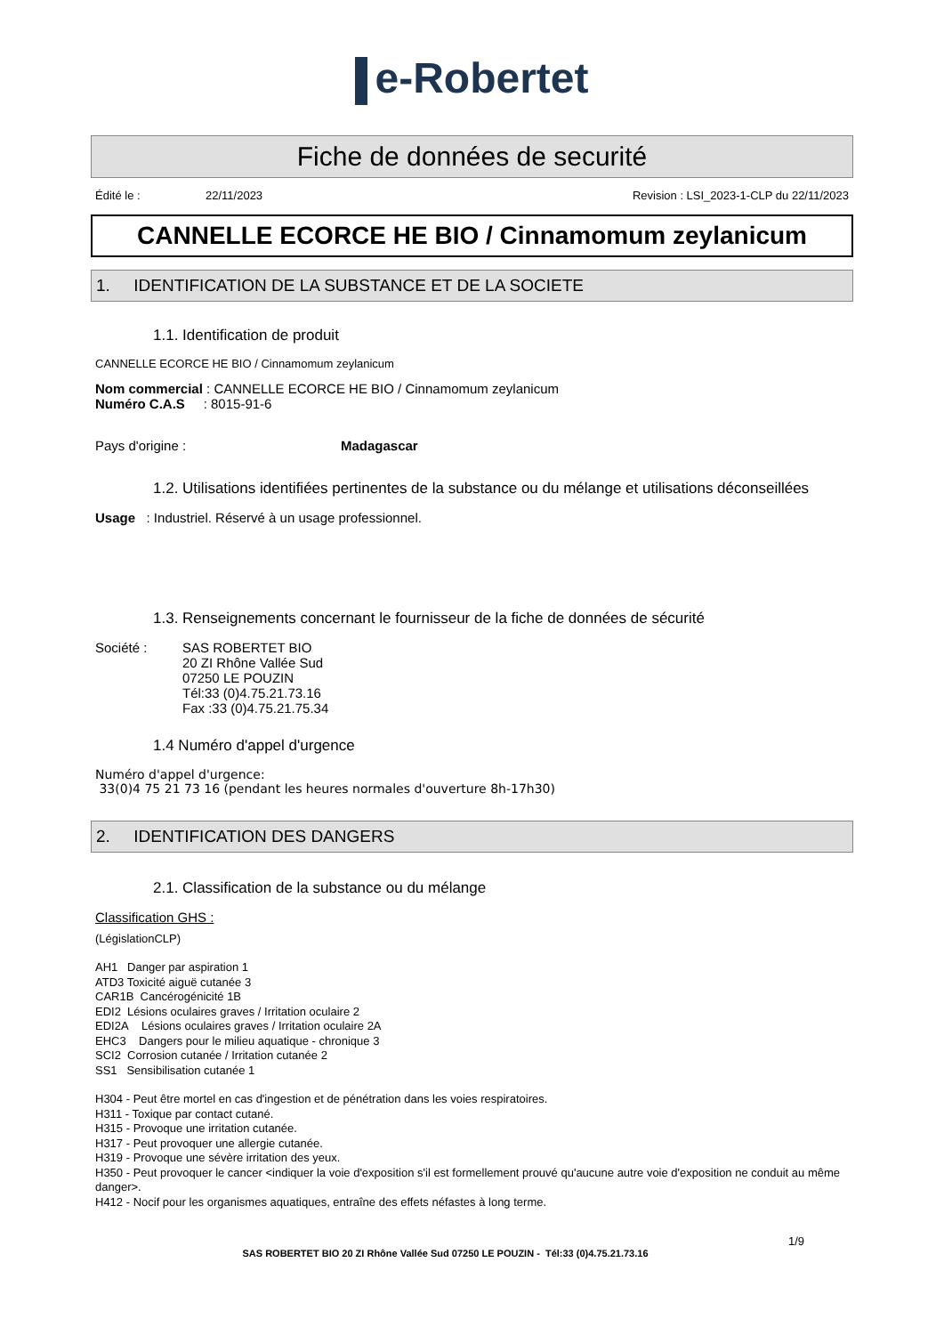e-Robertet
Fiche de données de securité
Édité le : 22/11/2023 Revision : LSI_2023-1-CLP du 22/11/2023
CANNELLE ECORCE HE BIO / Cinnamomum zeylanicum
1. IDENTIFICATION DE LA SUBSTANCE ET DE LA SOCIETE
1.1. Identification de produit
CANNELLE ECORCE HE BIO / Cinnamomum zeylanicum
Nom commercial : CANNELLE ECORCE HE BIO / Cinnamomum zeylanicum
Numéro C.A.S : 8015-91-6
Pays d'origine : Madagascar
1.2. Utilisations identifiées pertinentes de la substance ou du mélange et utilisations déconseillées
Usage : Industriel. Réservé à un usage professionnel.
1.3. Renseignements concernant le fournisseur de la fiche de données de sécurité
Société : SAS ROBERTET BIO
20 ZI Rhône Vallée Sud
07250 LE POUZIN
Tél:33 (0)4.75.21.73.16
Fax :33 (0)4.75.21.75.34
1.4 Numéro d'appel d'urgence
Numéro d'appel d'urgence:
33(0)4 75 21 73 16 (pendant les heures normales d'ouverture 8h-17h30)
2. IDENTIFICATION DES DANGERS
2.1. Classification de la substance ou du mélange
Classification GHS :
(LégislationCLP)
AH1 Danger par aspiration 1
ATD3 Toxicité aiguë cutanée 3
CAR1B Cancérogénicité 1B
EDI2 Lésions oculaires graves / Irritation oculaire 2
EDI2A Lésions oculaires graves / Irritation oculaire 2A
EHC3 Dangers pour le milieu aquatique - chronique 3
SCI2 Corrosion cutanée / Irritation cutanée 2
SS1 Sensibilisation cutanée 1
H304 - Peut être mortel en cas d'ingestion et de pénétration dans les voies respiratoires.
H311 - Toxique par contact cutané.
H315 - Provoque une irritation cutanée.
H317 - Peut provoquer une allergie cutanée.
H319 - Provoque une sévère irritation des yeux.
H350 - Peut provoquer le cancer <indiquer la voie d'exposition s'il est formellement prouvé qu'aucune autre voie d'exposition ne conduit au même danger>.
H412 - Nocif pour les organismes aquatiques, entraîne des effets néfastes à long terme.
1/9
SAS ROBERTET BIO 20 ZI Rhône Vallée Sud 07250 LE POUZIN - Tél:33 (0)4.75.21.73.16